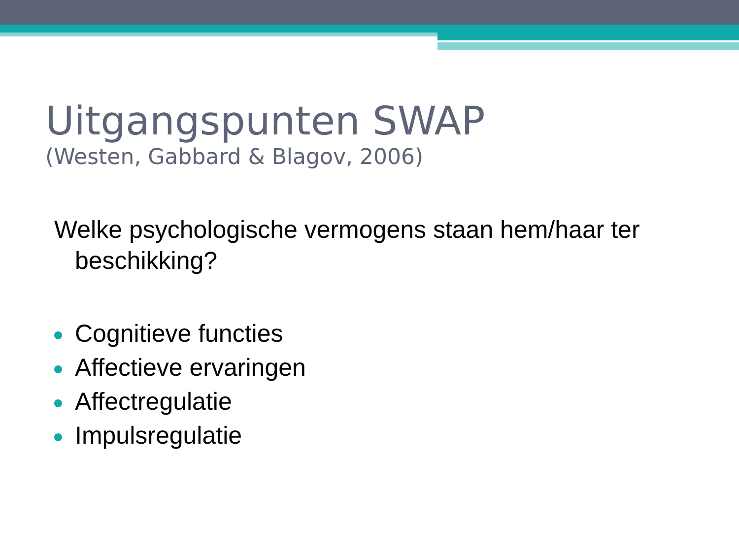Uitgangspunten SWAP
(Westen, Gabbard & Blagov, 2006)
Welke psychologische vermogens staan hem/haar ter beschikking?
Cognitieve functies
Affectieve ervaringen
Affectregulatie
Impulsregulatie